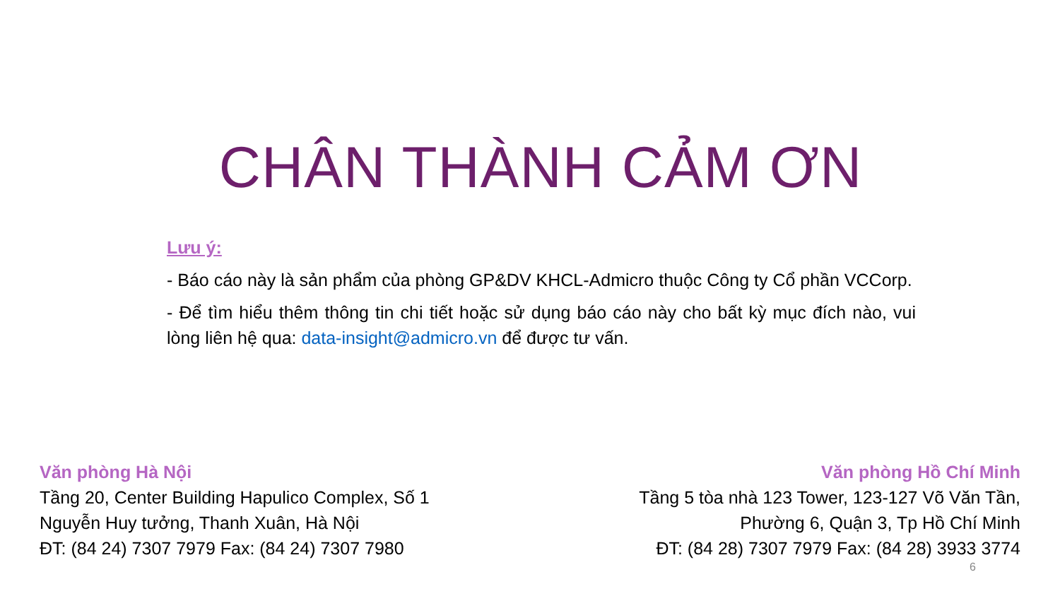CHÂN THÀNH CẢM ƠN
Lưu ý:
- Báo cáo này là sản phẩm của phòng GP&DV KHCL-Admicro thuộc Công ty Cổ phần VCCorp.
- Để tìm hiểu thêm thông tin chi tiết hoặc sử dụng báo cáo này cho bất kỳ mục đích nào, vui lòng liên hệ qua: data-insight@admicro.vn để được tư vấn.
Văn phòng Hà Nội
Tầng 20, Center Building Hapulico Complex, Số 1
Nguyễn Huy tưởng, Thanh Xuân, Hà Nội
ĐT: (84 24) 7307 7979 Fax: (84 24) 7307 7980
Văn phòng Hồ Chí Minh
Tầng 5 tòa nhà 123 Tower, 123-127 Võ Văn Tần,
Phường 6, Quận 3, Tp Hồ Chí Minh
ĐT: (84 28) 7307 7979 Fax: (84 28) 3933 3774
6